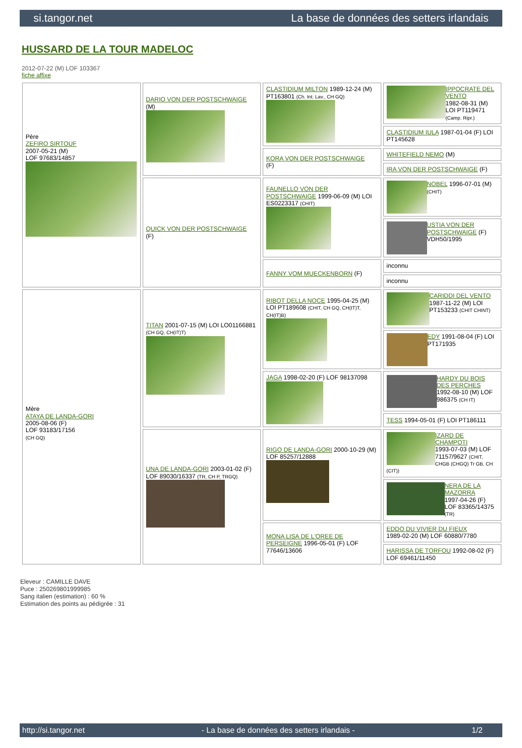si.tangor.net La base de données des setters irlandais
HUSSARD DE LA TOUR MADELOC
2012-07-22 (M) LOF 103367
fiche affixe
| Père ZEFIRO SIRTOUF 2007-05-21 (M) LOF 97683/14857 | DARIO VON DER POSTSCHWAIGE (M) | CLASTIDIUM MILTON 1989-12-24 (M) PT163801 (Ch. Int. Lav., CH GQ) | IPPOCRATE DEL VENTO 1982-08-31 (M) LOI PT119471 (Camp. Ripr.) |
| | | | CLASTIDIUM IULA 1987-01-04 (F) LOI PT145628 |
| | | KORA VON DER POSTSCHWAIGE (F) | WHITEFIELD NEMO (M) |
| | | | IRA VON DER POSTSCHWAIGE (F) |
| | QUICK VON DER POSTSCHWAIGE (F) | FAUNELLO VON DER POSTSCHWAIGE 1999-06-09 (M) LOI ES0223317 (CHIT) | NOBEL 1996-07-01 (M) (CHIT) |
| | | | USTIA VON DER POSTSCHWAIGE (F) VDH50/1995 |
| | | FANNY VOM MUECKENBORN (F) | inconnu |
| | | | inconnu |
| Mère ATAYA DE LANDA-GORI 2005-08-06 (F) LOF 93183/17156 (CH GQ) | TITAN 2001-07-15 (M) LOI LO01166881 (CH GQ, CH(IT)T) | RIBOT DELLA NOCE 1995-04-25 (M) LOI PT189608 (CHIT, CH GQ, CH(IT)T, CH(IT)B) | CARIDDI DEL VENTO 1987-11-22 (M) LOI PT153233 (CHIT CHINT) |
| | | | EDY 1991-08-04 (F) LOI PT171935 |
| | | JAGA 1998-02-20 (F) LOF 98137098 | HARDY DU BOIS DES PERCHES 1992-08-10 (M) LOF 986375 (CH IT) |
| | | | TESS 1994-05-01 (F) LOI PT186111 |
| | UNA DE LANDA-GORI 2003-01-02 (F) LOF 89030/16337 (TR, CH P, TRGQ) | RIGO DE LANDA-GORI 2000-10-29 (M) LOF 85257/12888 | IZARD DE CHAMPOTI 1993-07-03 (M) LOF 71157/9627 (CHIT, CHGB (CHGQ) Tr GB, CH (CIT)) |
| | | | NERA DE LA MAZORRA 1997-04-26 (F) LOF 83365/14375 (TR) |
| | | MONA LISA DE L'OREE DE PERSEIGNE 1996-05-01 (F) LOF 77646/13606 | EDDO DU VIVIER DU FIEUX 1989-02-20 (M) LOF 60880/7780 |
| | | | HARISSA DE TORFOU 1992-08-02 (F) LOF 69461/11450 |
Eleveur : CAMILLE DAVE
Puce : 250269801999985
Sang italien (estimation) : 60 %
Estimation des points au pédigrée : 31
http://si.tangor.net - La base de données des setters irlandais - 1/2